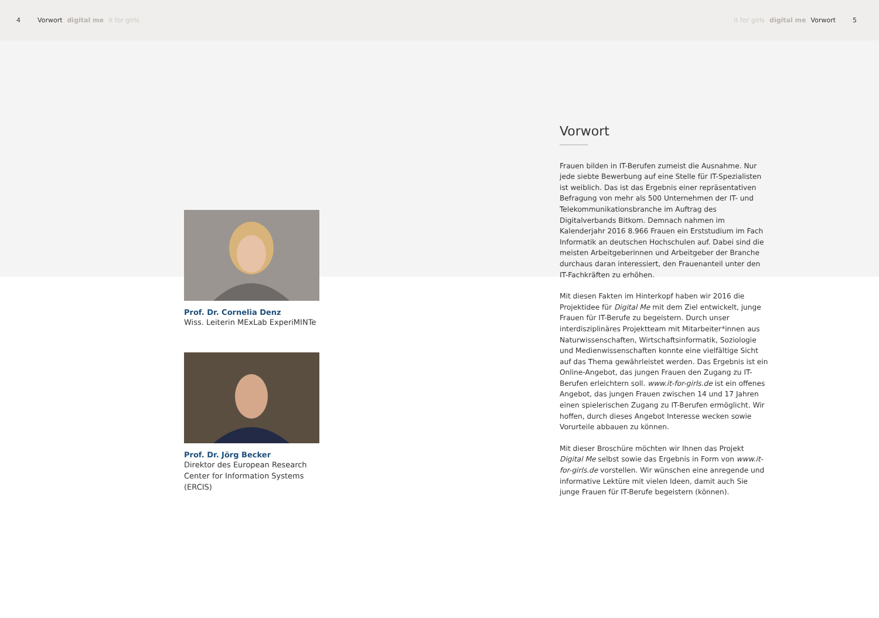4 Vorwort digital me it for girls
it for girls digital me Vorwort 5
Prof. Dr. Cornelia Denz
Wiss. Leiterin MExLab ExperiMINTe
Prof. Dr. Jörg Becker
Direktor des European Research Center for Information Systems (ERCIS)
Vorwort
Frauen bilden in IT-Berufen zumeist die Ausnahme. Nur jede siebte Bewerbung auf eine Stelle für IT-Spezialisten ist weiblich. Das ist das Ergebnis einer repräsentativen Befragung von mehr als 500 Unternehmen der IT- und Telekommunikationsbranche im Auftrag des Digitalverbands Bitkom. Demnach nahmen im Kalenderjahr 2016 8.966 Frauen ein Erststudium im Fach Informatik an deutschen Hochschulen auf. Dabei sind die meisten Arbeitgeberinnen und Arbeitgeber der Branche durchaus daran interessiert, den Frauenanteil unter den IT-Fachkräften zu erhöhen.
Mit diesen Fakten im Hinterkopf haben wir 2016 die Projektidee für Digital Me mit dem Ziel entwickelt, junge Frauen für IT-Berufe zu begeistern. Durch unser interdisziplinäres Projektteam mit Mitarbeiter*innen aus Naturwissenschaften, Wirtschaftsinformatik, Soziologie und Medienwissenschaften konnte eine vielfältige Sicht auf das Thema gewährleistet werden. Das Ergebnis ist ein Online-Angebot, das jungen Frauen den Zugang zu IT-Berufen erleichtern soll. www.it-for-girls.de ist ein offenes Angebot, das jungen Frauen zwischen 14 und 17 Jahren einen spielerischen Zugang zu IT-Berufen ermöglicht. Wir hoffen, durch dieses Angebot Interesse wecken sowie Vorurteile abbauen zu können.
Mit dieser Broschüre möchten wir Ihnen das Projekt Digital Me selbst sowie das Ergebnis in Form von www.it-for-girls.de vorstellen. Wir wünschen eine anregende und informative Lektüre mit vielen Ideen, damit auch Sie junge Frauen für IT-Berufe begeistern (können).